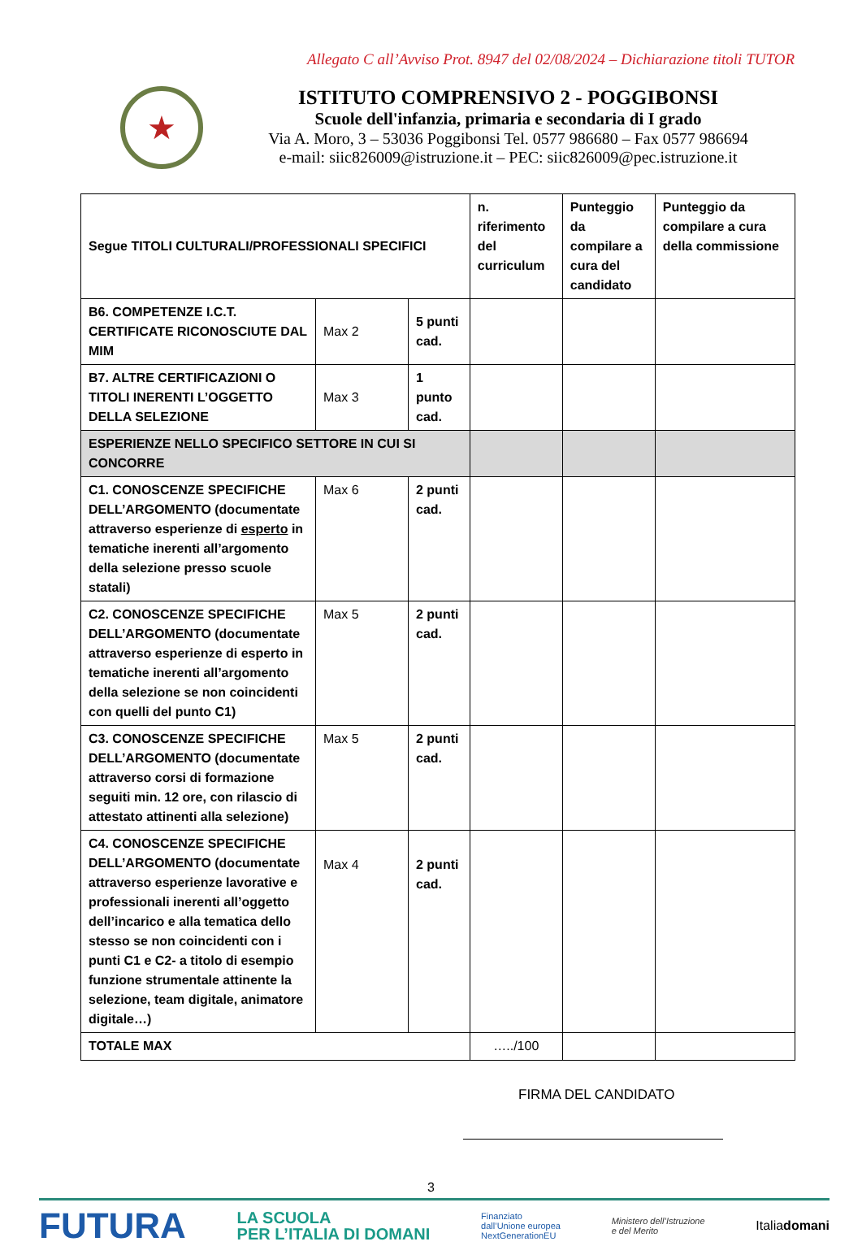Allegato C all’Avviso Prot. 8947 del 02/08/2024 – Dichiarazione titoli TUTOR
★
ISTITUTO COMPRENSIVO 2 - POGGIBONSI
Scuole dell'infanzia, primaria e secondaria di I grado
Via A. Moro, 3 – 53036 Poggibonsi Tel. 0577 986680 – Fax 0577 986694
e-mail: siic826009@istruzione.it – PEC: siic826009@pec.istruzione.it
| Segue TITOLI CULTURALI/PROFESSIONALI SPECIFICI | | | n. riferimento del curriculum | Punteggio da compilare a cura del candidato | Punteggio da compilare a cura della commissione |
| B6. COMPETENZE I.C.T. CERTIFICATE RICONOSCIUTE DAL MIM | Max 2 | 5 punti cad. | | | |
| B7. ALTRE CERTIFICAZIONI O TITOLI INERENTI L’OGGETTO DELLA SELEZIONE | Max 3 | 1 punto cad. | | | |
| ESPERIENZE NELLO SPECIFICO SETTORE IN CUI SI CONCORRE | | | | | |
| C1. CONOSCENZE SPECIFICHE DELL’ARGOMENTO (documentate attraverso esperienze di esperto in tematiche inerenti all’argomento della selezione presso scuole statali) | Max 6 | 2 punti cad. | | | |
| C2. CONOSCENZE SPECIFICHE DELL’ARGOMENTO (documentate attraverso esperienze di esperto in tematiche inerenti all’argomento della selezione se non coincidenti con quelli del punto C1) | Max 5 | 2 punti cad. | | | |
| C3. CONOSCENZE SPECIFICHE DELL’ARGOMENTO (documentate attraverso corsi di formazione seguiti min. 12 ore, con rilascio di attestato attinenti alla selezione) | Max 5 | 2 punti cad. | | | |
| C4. CONOSCENZE SPECIFICHE DELL’ARGOMENTO (documentate attraverso esperienze lavorative e professionali inerenti all’oggetto dell’incarico e alla tematica dello stesso se non coincidenti con i punti C1 e C2- a titolo di esempio funzione strumentale attinente la selezione, team digitale, animatore digitale…) | Max 4 | 2 punti cad. | | | |
| TOTALE MAX | | | …../100 | | |
FIRMA DEL CANDIDATO
3
FUTURA LA SCUOLA
PER L’ITALIA DI DOMANI Finanziato
dall’Unione europea
NextGenerationEU Ministero dell’Istruzione
e del Merito Italiadomani